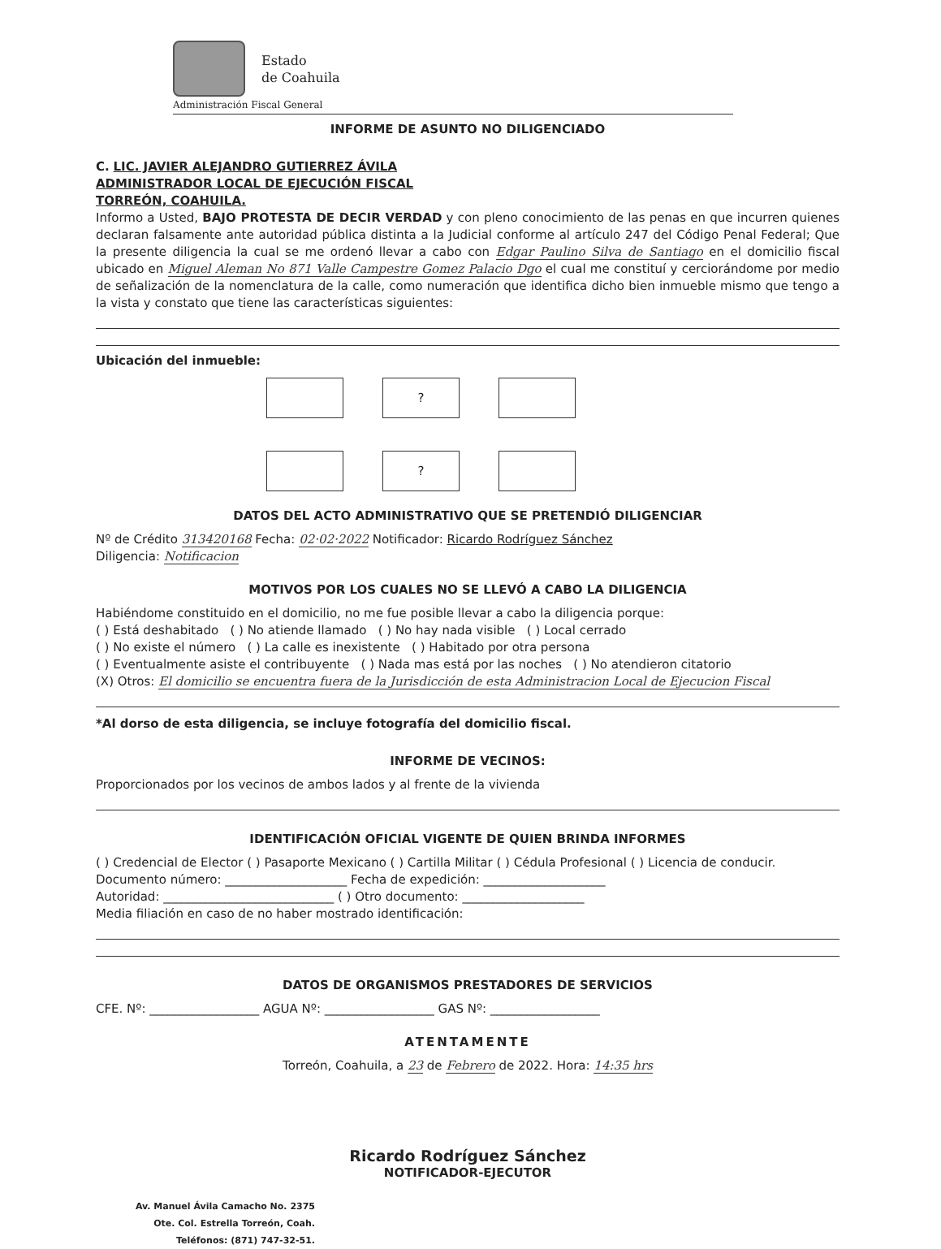Estado
de Coahuila
Administración Fiscal General
INFORME DE ASUNTO NO DILIGENCIADO
C. LIC. JAVIER ALEJANDRO GUTIERREZ ÁVILA
ADMINISTRADOR LOCAL DE EJECUCIÓN FISCAL
TORREÓN, COAHUILA.
Informo a Usted, BAJO PROTESTA DE DECIR VERDAD y con pleno conocimiento de las penas en que incurren quienes declaran falsamente ante autoridad pública distinta a la Judicial conforme al artículo 247 del Código Penal Federal; Que la presente diligencia la cual se me ordenó llevar a cabo con Edgar Paulino Silva de Santiago en el domicilio fiscal ubicado en Miguel Aleman No 871 Valle Campestre Gomez Palacio Dgo el cual me constituí y cerciorándome por medio de señalización de la nomenclatura de la calle, como numeración que identifica dicho bien inmueble mismo que tengo a la vista y constato que tiene las características siguientes:
Ubicación del inmueble:
?
?
DATOS DEL ACTO ADMINISTRATIVO QUE SE PRETENDIÓ DILIGENCIAR
Nº de Crédito 313420168 Fecha: 02·02·2022 Notificador: Ricardo Rodríguez Sánchez
Diligencia: Notificacion
MOTIVOS POR LOS CUALES NO SE LLEVÓ A CABO LA DILIGENCIA
Habiéndome constituido en el domicilio, no me fue posible llevar a cabo la diligencia porque:
( ) Está deshabitado ( ) No atiende llamado ( ) No hay nada visible ( ) Local cerrado
( ) No existe el número ( ) La calle es inexistente ( ) Habitado por otra persona
( ) Eventualmente asiste el contribuyente ( ) Nada mas está por las noches ( ) No atendieron citatorio
(X) Otros: El domicilio se encuentra fuera de la Jurisdicción de esta Administracion Local de Ejecucion Fiscal
*Al dorso de esta diligencia, se incluye fotografía del domicilio fiscal.
INFORME DE VECINOS:
Proporcionados por los vecinos de ambos lados y al frente de la vivienda
IDENTIFICACIÓN OFICIAL VIGENTE DE QUIEN BRINDA INFORMES
( ) Credencial de Elector ( ) Pasaporte Mexicano ( ) Cartilla Militar ( ) Cédula Profesional ( ) Licencia de conducir.
Documento número: ____________________ Fecha de expedición: ____________________
Autoridad: ____________________________ ( ) Otro documento: ____________________
Media filiación en caso de no haber mostrado identificación:
DATOS DE ORGANISMOS PRESTADORES DE SERVICIOS
CFE. Nº: __________________ AGUA Nº: __________________ GAS Nº: __________________
ATENTAMENTE
Torreón, Coahuila, a 23 de Febrero de 2022. Hora: 14:35 hrs
Ricardo Rodríguez Sánchez
NOTIFICADOR-EJECUTOR
Av. Manuel Ávila Camacho No. 2375
Ote. Col. Estrella Torreón, Coah.
Teléfonos: (871) 747-32-51.